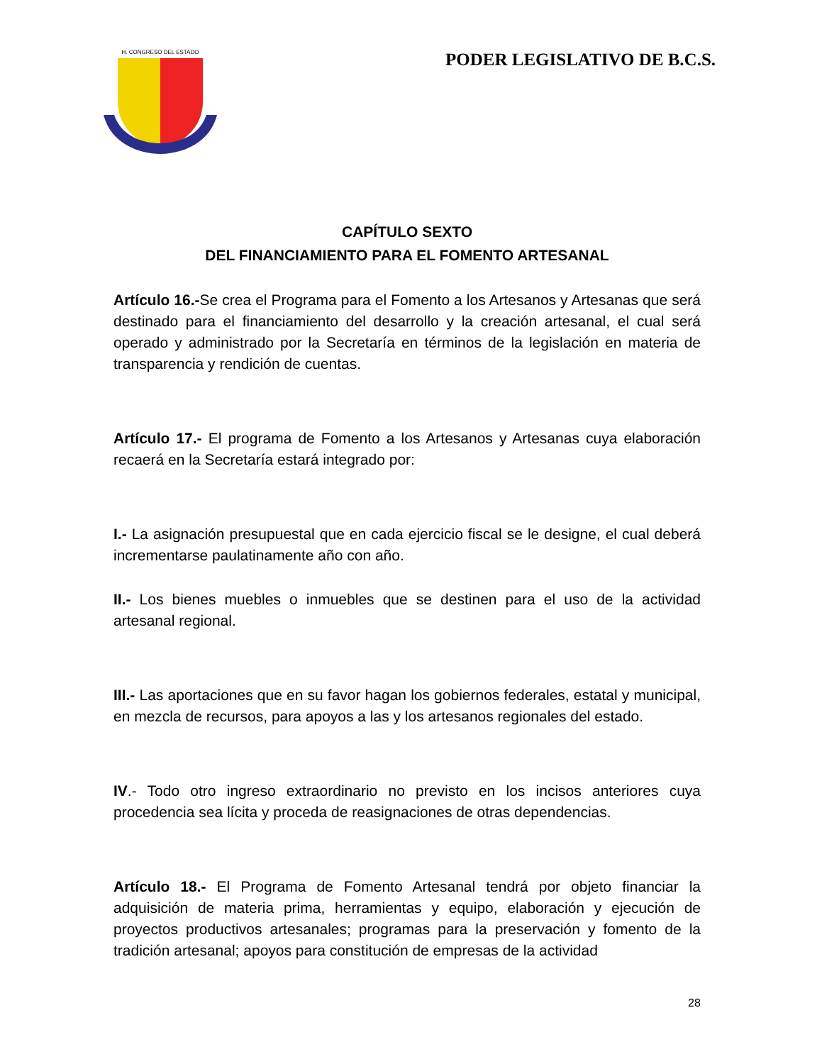H. CONGRESO DEL ESTADO
PODER LEGISLATIVO DE B.C.S.
CAPÍTULO SEXTO
DEL FINANCIAMIENTO PARA EL FOMENTO ARTESANAL
Artículo 16.-Se crea el Programa para el Fomento a los Artesanos y Artesanas que será destinado para el financiamiento del desarrollo y la creación artesanal, el cual será operado y administrado por la Secretaría en términos de la legislación en materia de transparencia y rendición de cuentas.
Artículo 17.- El programa de Fomento a los Artesanos y Artesanas cuya elaboración recaerá en la Secretaría estará integrado por:
I.- La asignación presupuestal que en cada ejercicio fiscal se le designe, el cual deberá incrementarse paulatinamente año con año.
II.- Los bienes muebles o inmuebles que se destinen para el uso de la actividad artesanal regional.
III.- Las aportaciones que en su favor hagan los gobiernos federales, estatal y municipal, en mezcla de recursos, para apoyos a las y los artesanos regionales del estado.
IV.- Todo otro ingreso extraordinario no previsto en los incisos anteriores cuya procedencia sea lícita y proceda de reasignaciones de otras dependencias.
Artículo 18.- El Programa de Fomento Artesanal tendrá por objeto financiar la adquisición de materia prima, herramientas y equipo, elaboración y ejecución de proyectos productivos artesanales; programas para la preservación y fomento de la tradición artesanal; apoyos para constitución de empresas de la actividad
28